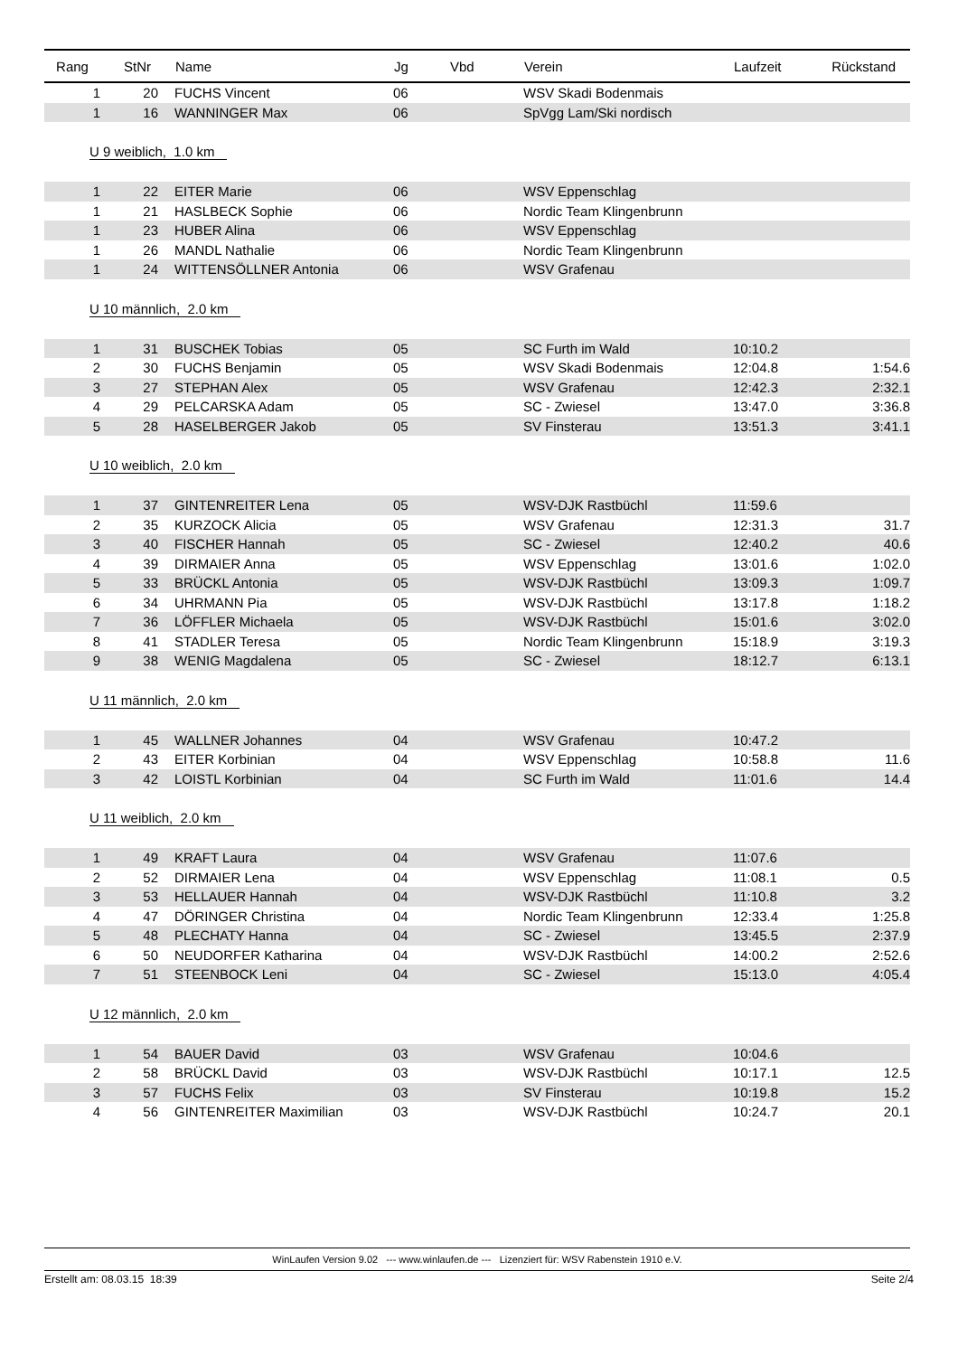| Rang | StNr | Name | Jg | Vbd | Verein | Laufzeit | Rückstand |
| --- | --- | --- | --- | --- | --- | --- | --- |
| 1 | 20 | FUCHS Vincent | 06 | | WSV Skadi Bodenmais | | |
| 1 | 16 | WANNINGER Max | 06 | | SpVgg Lam/Ski nordisch | | |
| U 9 weiblich, 1.0 km | | | | | | | |
| 1 | 22 | EITER Marie | 06 | | WSV Eppenschlag | | |
| 1 | 21 | HASLBECK Sophie | 06 | | Nordic Team Klingenbrunn | | |
| 1 | 23 | HUBER Alina | 06 | | WSV Eppenschlag | | |
| 1 | 26 | MANDL Nathalie | 06 | | Nordic Team Klingenbrunn | | |
| 1 | 24 | WITTENSÖLLNER Antonia | 06 | | WSV Grafenau | | |
| U 10 männlich, 2.0 km | | | | | | | |
| 1 | 31 | BUSCHEK Tobias | 05 | | SC Furth im Wald | 10:10.2 | |
| 2 | 30 | FUCHS Benjamin | 05 | | WSV Skadi Bodenmais | 12:04.8 | 1:54.6 |
| 3 | 27 | STEPHAN Alex | 05 | | WSV Grafenau | 12:42.3 | 2:32.1 |
| 4 | 29 | PELCARSKA Adam | 05 | | SC - Zwiesel | 13:47.0 | 3:36.8 |
| 5 | 28 | HASELBERGER Jakob | 05 | | SV Finsterau | 13:51.3 | 3:41.1 |
| U 10 weiblich, 2.0 km | | | | | | | |
| 1 | 37 | GINTENREITER Lena | 05 | | WSV-DJK Rastbüchl | 11:59.6 | |
| 2 | 35 | KURZOCK Alicia | 05 | | WSV Grafenau | 12:31.3 | 31.7 |
| 3 | 40 | FISCHER Hannah | 05 | | SC - Zwiesel | 12:40.2 | 40.6 |
| 4 | 39 | DIRMAIER Anna | 05 | | WSV Eppenschlag | 13:01.6 | 1:02.0 |
| 5 | 33 | BRÜCKL Antonia | 05 | | WSV-DJK Rastbüchl | 13:09.3 | 1:09.7 |
| 6 | 34 | UHRMANN Pia | 05 | | WSV-DJK Rastbüchl | 13:17.8 | 1:18.2 |
| 7 | 36 | LÖFFLER Michaela | 05 | | WSV-DJK Rastbüchl | 15:01.6 | 3:02.0 |
| 8 | 41 | STADLER Teresa | 05 | | Nordic Team Klingenbrunn | 15:18.9 | 3:19.3 |
| 9 | 38 | WENIG Magdalena | 05 | | SC - Zwiesel | 18:12.7 | 6:13.1 |
| U 11 männlich, 2.0 km | | | | | | | |
| 1 | 45 | WALLNER Johannes | 04 | | WSV Grafenau | 10:47.2 | |
| 2 | 43 | EITER Korbinian | 04 | | WSV Eppenschlag | 10:58.8 | 11.6 |
| 3 | 42 | LOISTL Korbinian | 04 | | SC Furth im Wald | 11:01.6 | 14.4 |
| U 11 weiblich, 2.0 km | | | | | | | |
| 1 | 49 | KRAFT Laura | 04 | | WSV Grafenau | 11:07.6 | |
| 2 | 52 | DIRMAIER Lena | 04 | | WSV Eppenschlag | 11:08.1 | 0.5 |
| 3 | 53 | HELLAUER Hannah | 04 | | WSV-DJK Rastbüchl | 11:10.8 | 3.2 |
| 4 | 47 | DÖRINGER Christina | 04 | | Nordic Team Klingenbrunn | 12:33.4 | 1:25.8 |
| 5 | 48 | PLECHATY Hanna | 04 | | SC - Zwiesel | 13:45.5 | 2:37.9 |
| 6 | 50 | NEUDORFER Katharina | 04 | | WSV-DJK Rastbüchl | 14:00.2 | 2:52.6 |
| 7 | 51 | STEENBOCK Leni | 04 | | SC - Zwiesel | 15:13.0 | 4:05.4 |
| U 12 männlich, 2.0 km | | | | | | | |
| 1 | 54 | BAUER David | 03 | | WSV Grafenau | 10:04.6 | |
| 2 | 58 | BRÜCKL David | 03 | | WSV-DJK Rastbüchl | 10:17.1 | 12.5 |
| 3 | 57 | FUCHS Felix | 03 | | SV Finsterau | 10:19.8 | 15.2 |
| 4 | 56 | GINTENREITER Maximilian | 03 | | WSV-DJK Rastbüchl | 10:24.7 | 20.1 |
WinLaufen Version 9.02 --- www.winlaufen.de --- Lizenziert für: WSV Rabenstein 1910 e.V.
Erstellt am: 08.03.15 18:39 Seite 2/4